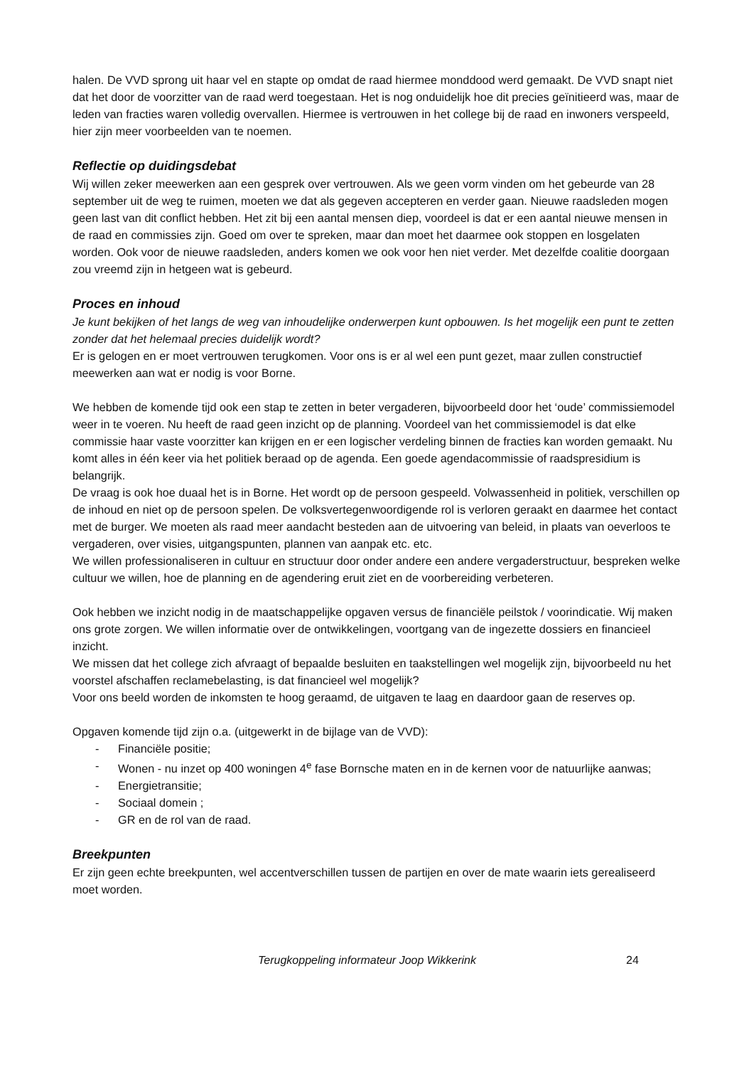halen. De VVD sprong uit haar vel en stapte op omdat de raad hiermee monddood werd gemaakt. De VVD snapt niet dat het door de voorzitter van de raad werd toegestaan. Het is nog onduidelijk hoe dit precies geïnitieerd was, maar de leden van fracties waren volledig overvallen. Hiermee is vertrouwen in het college bij de raad en inwoners verspeeld, hier zijn meer voorbeelden van te noemen.
Reflectie op duidingsdebat
Wij willen zeker meewerken aan een gesprek over vertrouwen. Als we geen vorm vinden om het gebeurde van 28 september uit de weg te ruimen, moeten we dat als gegeven accepteren en verder gaan. Nieuwe raadsleden mogen geen last van dit conflict hebben. Het zit bij een aantal mensen diep, voordeel is dat er een aantal nieuwe mensen in de raad en commissies zijn. Goed om over te spreken, maar dan moet het daarmee ook stoppen en losgelaten worden. Ook voor de nieuwe raadsleden, anders komen we ook voor hen niet verder. Met dezelfde coalitie doorgaan zou vreemd zijn in hetgeen wat is gebeurd.
Proces en inhoud
Je kunt bekijken of het langs de weg van inhoudelijke onderwerpen kunt opbouwen. Is het mogelijk een punt te zetten zonder dat het helemaal precies duidelijk wordt?
Er is gelogen en er moet vertrouwen terugkomen. Voor ons is er al wel een punt gezet, maar zullen constructief meewerken aan wat er nodig is voor Borne.
We hebben de komende tijd ook een stap te zetten in beter vergaderen, bijvoorbeeld door het ‘oude’ commissiemodel weer in te voeren. Nu heeft de raad geen inzicht op de planning. Voordeel van het commissiemodel is dat elke commissie haar vaste voorzitter kan krijgen en er een logischer verdeling binnen de fracties kan worden gemaakt. Nu komt alles in één keer via het politiek beraad op de agenda. Een goede agendacommissie of raadspresidium is belangrijk.
De vraag is ook hoe duaal het is in Borne. Het wordt op de persoon gespeeld. Volwassenheid in politiek, verschillen op de inhoud en niet op de persoon spelen. De volksvertegenwoordigende rol is verloren geraakt en daarmee het contact met de burger. We moeten als raad meer aandacht besteden aan de uitvoering van beleid, in plaats van oeverloos te vergaderen, over visies, uitgangspunten, plannen van aanpak etc. etc.
We willen professionaliseren in cultuur en structuur door onder andere een andere vergaderstructuur, bespreken welke cultuur we willen, hoe de planning en de agendering eruit ziet en de voorbereiding verbeteren.
Ook hebben we inzicht nodig in de maatschappelijke opgaven versus de financiële peilstok / voorindicatie. Wij maken ons grote zorgen. We willen informatie over de ontwikkelingen, voortgang van de ingezette dossiers en financieel inzicht.
We missen dat het college zich afvraagt of bepaalde besluiten en taakstellingen wel mogelijk zijn, bijvoorbeeld nu het voorstel afschaffen reclamebelasting, is dat financieel wel mogelijk?
Voor ons beeld worden de inkomsten te hoog geraamd, de uitgaven te laag en daardoor gaan de reserves op.
Opgaven komende tijd zijn o.a. (uitgewerkt in de bijlage van de VVD):
- Financiële positie;
- Wonen - nu inzet op 400 woningen 4<sup>e</sup> fase Bornsche maten en in de kernen voor de natuurlijke aanwas;
- Energietransitie;
- Sociaal domein ;
- GR en de rol van de raad.
Breekpunten
Er zijn geen echte breekpunten, wel accentverschillen tussen de partijen en over de mate waarin iets gerealiseerd moet worden.
Terugkoppeling informateur Joop Wikkerink 24